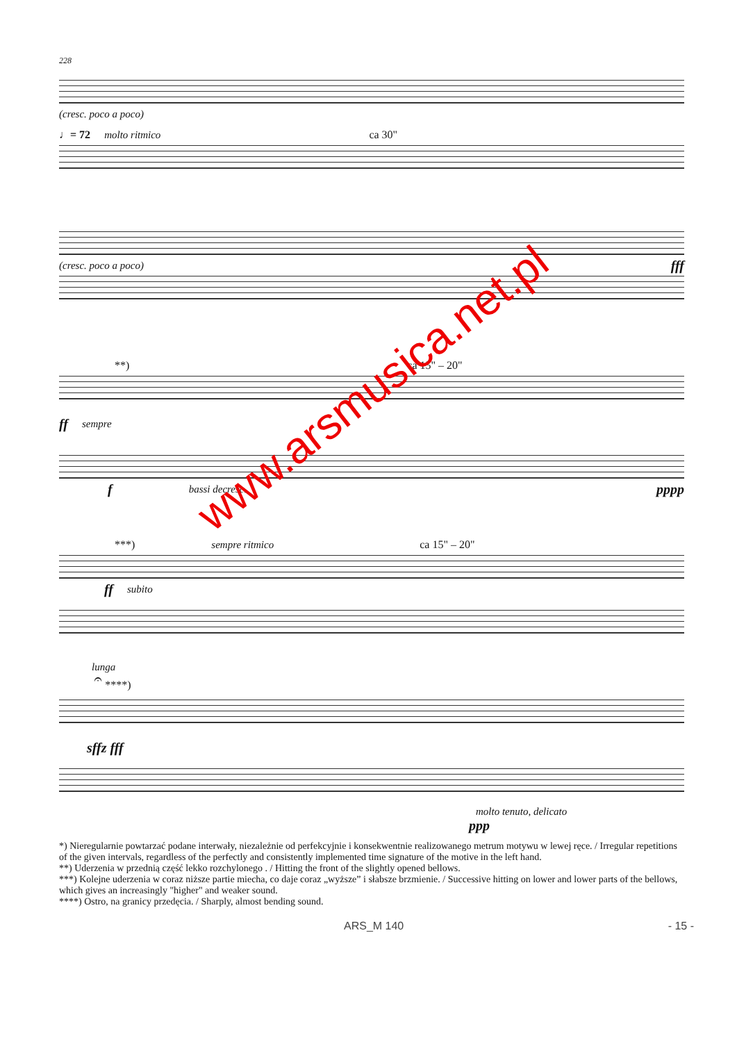228
(cresc. poco a poco)
♩= 72 molto ritmico ca 30"
(cresc. poco a poco) fff
**) ca 15" – 20"
ff sempre
fbassi decresc. pppp
***) sempre ritmico ca 15" – 20"
ff subito
lunga
𝄐 ****)
sffz fff
molto tenuto, delicato
ppp
*) Nieregularnie powtarzać podane interwały, niezależnie od perfekcyjnie i konsekwentnie realizowanego metrum motywu w lewej ręce. / Irregular repetitions of the given intervals, regardless of the perfectly and consistently implemented time signature of the motive in the left hand.
**) Uderzenia w przednią część lekko rozchylonego . / Hitting the front of the slightly opened bellows.
***) Kolejne uderzenia w coraz niższe partie miecha, co daje coraz „wyższe” i słabsze brzmienie. / Successive hitting on lower and lower parts of the bellows, which gives an increasingly "higher" and weaker sound.
****) Ostro, na granicy przedęcia. / Sharply, almost bending sound.
ARS_M 140 - 15 -
www.arsmusica.net.pl